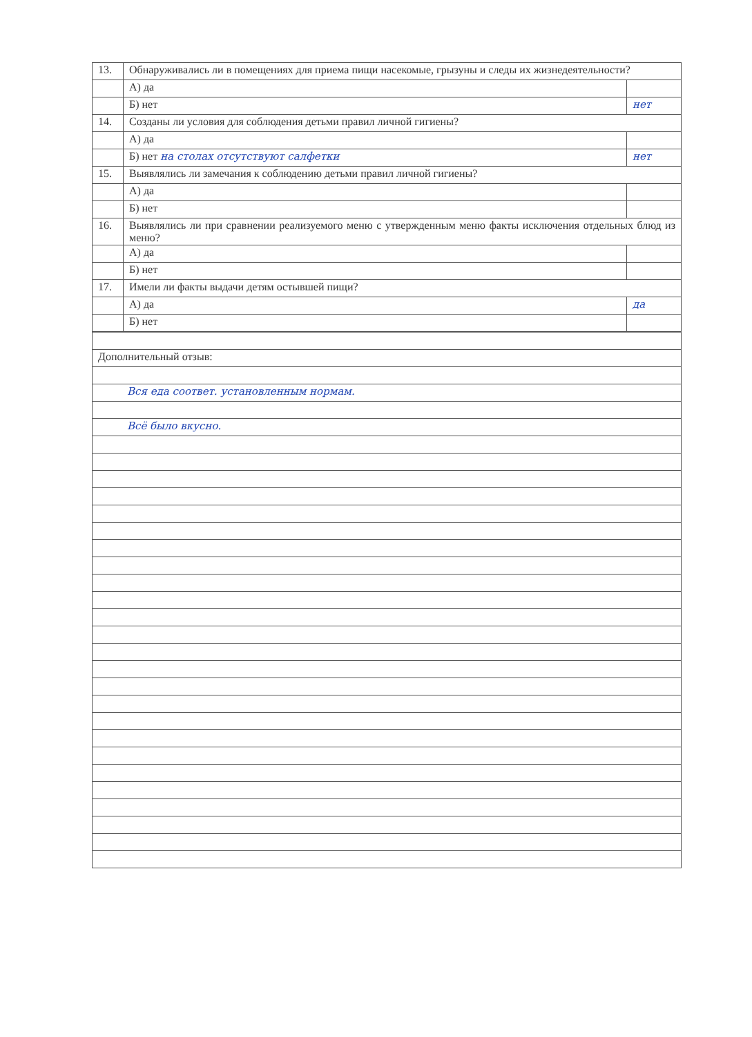| 13. | Обнаруживались ли в помещениях для приема пищи насекомые, грызуны и следы их жизнедеятельности? | |
| | А) да | |
| | Б) нет | нет |
| 14. | Созданы ли условия для соблюдения детьми правил личной гигиены? | |
| | А) да | |
| | Б) нет на столах отсутствуют салфетки | нет |
| 15. | Выявлялись ли замечания к соблюдению детьми правил личной гигиены? | |
| | А) да | |
| | Б) нет | |
| 16. | Выявлялись ли при сравнении реализуемого меню с утвержденным меню факты исключения отдельных блюд из меню? | |
| | А) да | |
| | Б) нет | |
| 17. | Имели ли факты выдачи детям остывшей пищи? | |
| | А) да | да |
| | Б) нет | |
| Дополнительный отзыв: |
| Вся еда соответ. установленным нормам. |
| Всё было вкусно. |